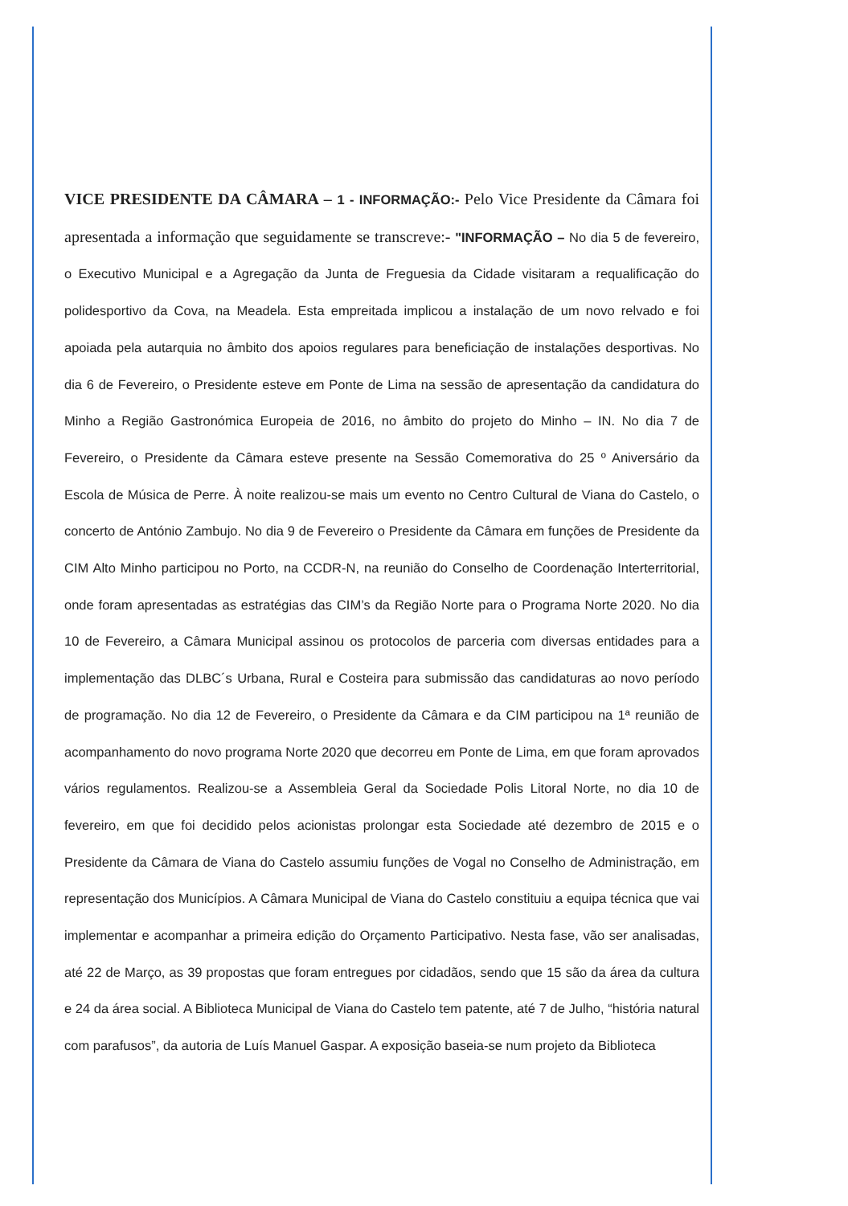VICE PRESIDENTE DA CÂMARA – 1 - INFORMAÇÃO:- Pelo Vice Presidente da Câmara foi apresentada a informação que seguidamente se transcreve:- "INFORMAÇÃO – No dia 5 de fevereiro, o Executivo Municipal e a Agregação da Junta de Freguesia da Cidade visitaram a requalificação do polidesportivo da Cova, na Meadela. Esta empreitada implicou a instalação de um novo relvado e foi apoiada pela autarquia no âmbito dos apoios regulares para beneficiação de instalações desportivas. No dia 6 de Fevereiro, o Presidente esteve em Ponte de Lima na sessão de apresentação da candidatura do Minho a Região Gastronómica Europeia de 2016, no âmbito do projeto do Minho – IN. No dia 7 de Fevereiro, o Presidente da Câmara esteve presente na Sessão Comemorativa do 25 º Aniversário da Escola de Música de Perre. À noite realizou-se mais um evento no Centro Cultural de Viana do Castelo, o concerto de António Zambujo. No dia 9 de Fevereiro o Presidente da Câmara em funções de Presidente da CIM Alto Minho participou no Porto, na CCDR-N, na reunião do Conselho de Coordenação Interterritorial, onde foram apresentadas as estratégias das CIM’s da Região Norte para o Programa Norte 2020. No dia 10 de Fevereiro, a Câmara Municipal assinou os protocolos de parceria com diversas entidades para a implementação das DLBC´s Urbana, Rural e Costeira para submissão das candidaturas ao novo período de programação. No dia 12 de Fevereiro, o Presidente da Câmara e da CIM participou na 1ª reunião de acompanhamento do novo programa Norte 2020 que decorreu em Ponte de Lima, em que foram aprovados vários regulamentos. Realizou-se a Assembleia Geral da Sociedade Polis Litoral Norte, no dia 10 de fevereiro, em que foi decidido pelos acionistas prolongar esta Sociedade até dezembro de 2015 e o Presidente da Câmara de Viana do Castelo assumiu funções de Vogal no Conselho de Administração, em representação dos Municípios. A Câmara Municipal de Viana do Castelo constituiu a equipa técnica que vai implementar e acompanhar a primeira edição do Orçamento Participativo. Nesta fase, vão ser analisadas, até 22 de Março, as 39 propostas que foram entregues por cidadãos, sendo que 15 são da área da cultura e 24 da área social. A Biblioteca Municipal de Viana do Castelo tem patente, até 7 de Julho, “história natural com parafusos”, da autoria de Luís Manuel Gaspar. A exposição baseia-se num projeto da Biblioteca